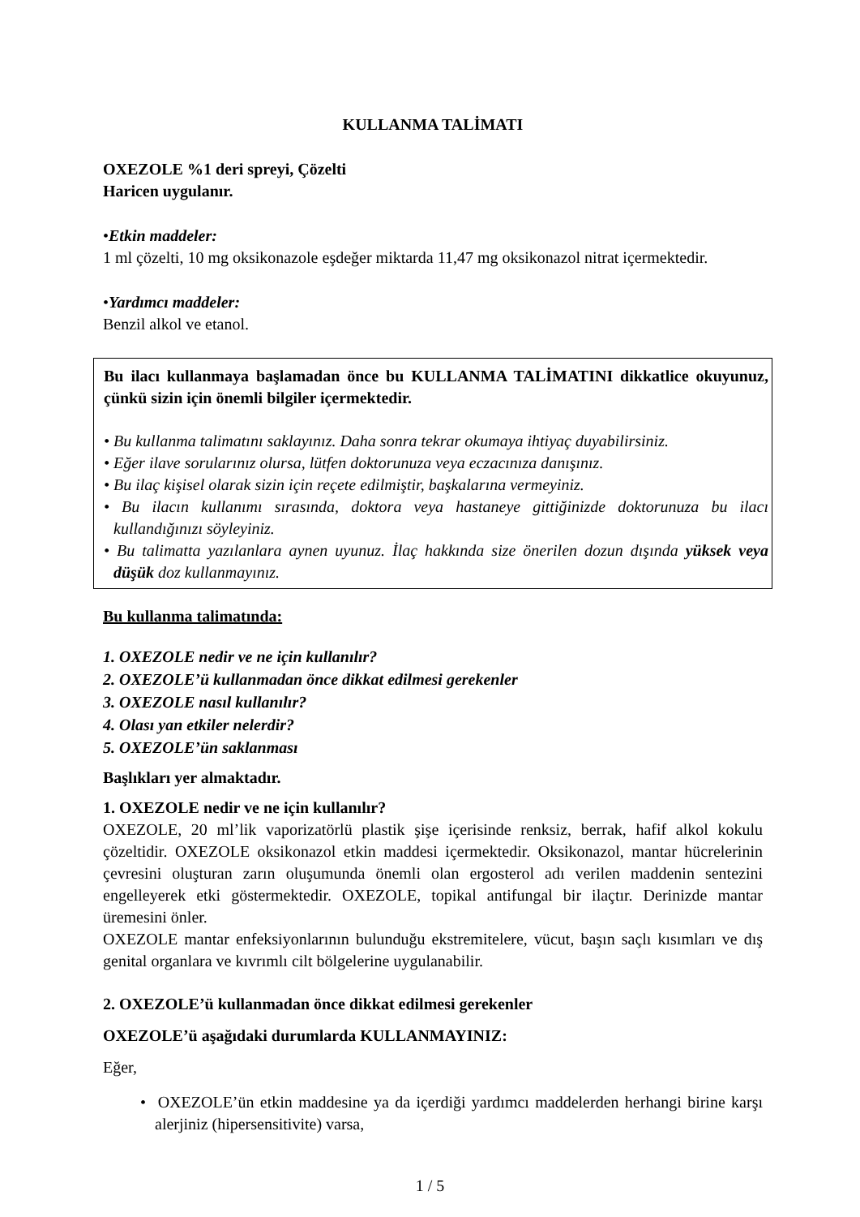KULLANMA TALİMATI
OXEZOLE %1 deri spreyi, Çözelti
Haricen uygulanır.
•Etkin maddeler:
1 ml çözelti, 10 mg oksikonazole eşdeğer miktarda 11,47 mg oksikonazol nitrat içermektedir.
•Yardımcı maddeler:
Benzil alkol ve etanol.
Bu ilacı kullanmaya başlamadan önce bu KULLANMA TALİMATINI dikkatlice okuyunuz, çünkü sizin için önemli bilgiler içermektedir.
• Bu kullanma talimatını saklayınız. Daha sonra tekrar okumaya ihtiyaç duyabilirsiniz.
• Eğer ilave sorularınız olursa, lütfen doktorunuza veya eczacınıza danışınız.
• Bu ilaç kişisel olarak sizin için reçete edilmiştir, başkalarına vermeyiniz.
• Bu ilacın kullanımı sırasında, doktora veya hastaneye gittiğinizde doktorunuza bu ilacı kullandığınızı söyleyiniz.
• Bu talimatta yazılanlara aynen uyunuz. İlaç hakkında size önerilen dozun dışında yüksek veya düşük doz kullanmayınız.
Bu kullanma talimatında:
1. OXEZOLE nedir ve ne için kullanılır?
2. OXEZOLE’ü kullanmadan önce dikkat edilmesi gerekenler
3. OXEZOLE nasıl kullanılır?
4. Olası yan etkiler nelerdir?
5. OXEZOLE’ün saklanması
Başlıkları yer almaktadır.
1. OXEZOLE nedir ve ne için kullanılır?
OXEZOLE, 20 ml’lik vaporizatörlü plastik şişe içerisinde renksiz, berrak, hafif alkol kokulu çözeltidir. OXEZOLE oksikonazol etkin maddesi içermektedir. Oksikonazol, mantar hücrelerinin çevresini oluşturan zarın oluşumunda önemli olan ergosterol adı verilen maddenin sentezini engelleyerek etki göstermektedir. OXEZOLE, topikal antifungal bir ilaçtır. Derinizde mantar üremesini önler.
OXEZOLE mantar enfeksiyonlarının bulunduğu ekstremitelere, vücut, başın saçlı kısımları ve dış genital organlara ve kıvrımlı cilt bölgelerine uygulanabilir.
2. OXEZOLE’ü kullanmadan önce dikkat edilmesi gerekenler
OXEZOLE’ü aşağıdaki durumlarda KULLANMAYINIZ:
Eğer,
• OXEZOLE’ün etkin maddesine ya da içerdiği yardımcı maddelerden herhangi birine karşı alerjiniz (hipersensitivite) varsa,
1 / 5